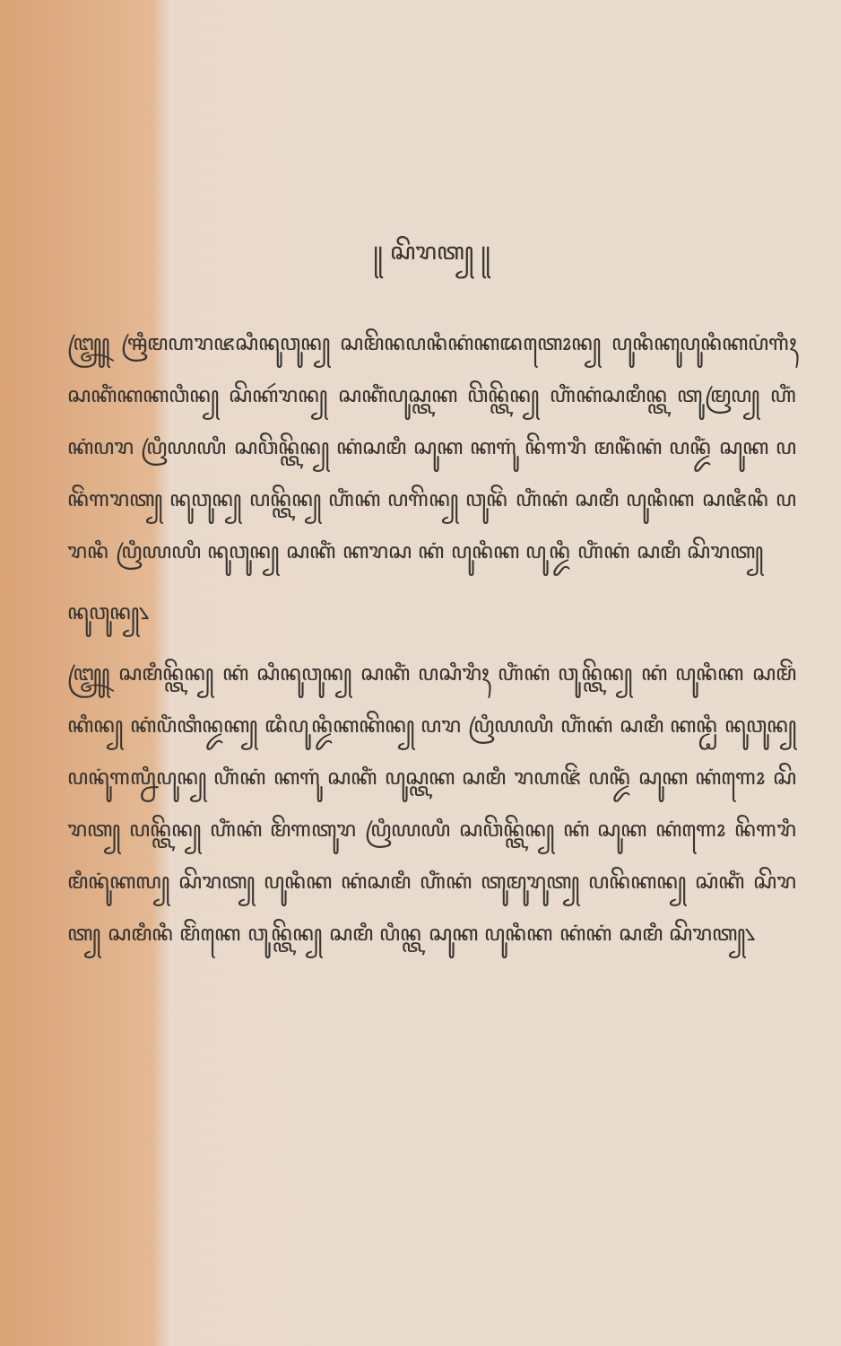꧋ ꦱꦼꦫꦠ꧀ ꧋
꧅ ꦯꦿꦶꦩꦲꦫꦗꦱꦶꦤꦸꦮꦸꦤ꧀ ꦱꦩꦼꦤꦥꦤꦶꦏꦁꦏꦢꦠꦺꦴꦤ꧀ ꦥꦸꦤꦶꦏꦸꦥꦸꦤꦶꦏꦥꦁꦒꦶꦃ ꦱꦏꦶꦁꦏꦏꦮꦶꦤ꧀ ꦱꦼꦏꦂꦫꦤ꧀ ꦱꦏꦶꦁꦥꦸꦱ꧀ꦠꦏ ꦮꦼꦤ꧀ꦠꦼꦤ꧀ ꦲꦶꦁꦏꦁꦱꦩꦶꦤ꧀ꦠ ꦠꦸꦩꦿꦥ꧀ ꦲꦶꦁꦏꦁꦥꦫ ꦥꦿꦶꦪꦪꦶ ꦱꦮꦼꦤ꧀ꦠꦼꦤ꧀ ꦏꦁꦱꦩꦶ ꦱꦸꦏ ꦏꦒꦸꦁ ꦤꦼꦒꦫꦶ ꦩꦤꦶꦁꦏꦁ ꦥꦤ꧀ꦢꦶꦁ ꦱꦸꦏ ꦥꦤꦼꦁꦒꦫꦠ꧀ ꦤꦸꦮꦸꦤ꧀ ꦥꦤ꧀ꦠꦼꦤ꧀ ꦲꦶꦁꦏꦁ ꦥꦒꦼꦤ꧀ ꦮꦸꦤꦼꦁ ꦲꦶꦁꦏꦁ ꦱꦩꦶ ꦥꦸꦤꦶꦏ ꦱꦗꦶꦤꦶ ꦥꦫꦤꦶ ꦥꦿꦶꦪꦪꦶ ꦤꦸꦮꦸꦤ꧀ ꦱꦏꦶꦁ ꦏꦫꦱ ꦏꦁ ꦥꦸꦤꦶꦏ ꦥꦸꦤ꧀ꦢꦶ ꦲꦶꦁꦏꦁ ꦱꦩꦶ ꦱꦼꦫꦠ꧀
ꦤꦸꦮꦸꦤ꧀꧈
꧅ ꦱꦩꦶꦤ꧀ꦠꦼꦤ꧀ ꦏꦁ ꦱꦶꦤꦸꦮꦸꦤ꧀ ꦱꦏꦶꦁ ꦥꦱꦶꦫꦶꦃ ꦲꦶꦁꦏꦁ ꦮꦸꦤ꧀ꦠꦼꦤ꧀ ꦏꦁ ꦥꦸꦤꦶꦏ ꦱꦩꦼꦁꦏꦶꦤ꧀ ꦏꦁꦥꦶꦁꦠꦶꦤ꧀ꦢꦏ꧀ ꦢꦶꦥꦸꦤ꧀ꦢꦶꦏꦏꦼꦤ꧀ ꦥꦫ ꦥꦿꦶꦪꦪꦶ ꦲꦶꦁꦏꦁ ꦱꦩꦶ ꦏꦤ꧀ꦛꦶ ꦤꦸꦮꦸꦤ꧀ ꦥꦤꦸꦁꦒꦭ꧀ꦤꦶꦥꦸꦤ꧀ ꦲꦶꦁꦏꦁ ꦏꦒꦸꦁ ꦱꦏꦶꦁ ꦥꦸꦱ꧀ꦠꦏ ꦱꦩꦶ ꦫꦲꦗꦼꦁ ꦥꦤ꧀ꦢꦶꦁ ꦱꦸꦏ ꦏꦁꦒꦺꦴ ꦱꦼꦫꦠ꧀ ꦥꦤ꧀ꦠꦼꦤ꧀ ꦲꦶꦁꦏꦁ ꦩꦼꦒꦠꦸꦫ ꦥꦿꦶꦪꦪꦶ ꦱꦮꦼꦤ꧀ꦠꦼꦤ꧀ ꦏꦁ ꦱꦸꦏ ꦏꦁꦒꦺꦴ ꦤꦼꦒꦫꦶ ꦩꦶꦤꦸꦁꦏꦭ꧀ ꦱꦼꦫꦠ꧀ ꦥꦸꦤꦶꦏ ꦏꦁꦱꦩꦶ ꦲꦶꦁꦏꦁ ꦠꦸꦩꦸꦫꦸꦠ꧀ ꦥꦤꦼꦏꦤ꧀ ꦱꦁꦏꦶꦁ ꦱꦼꦫꦠ꧀ ꦱꦩꦶꦤꦶ ꦩꦼꦁꦏꦺ ꦮꦸꦤ꧀ꦠꦼꦤ꧀ ꦱꦩꦶ ꦥꦶꦤ꧀ꦠ ꦱꦸꦏ ꦥꦸꦤꦶꦏ ꦏꦁꦏꦁ ꦱꦩꦶ ꦱꦼꦫꦠ꧀꧈